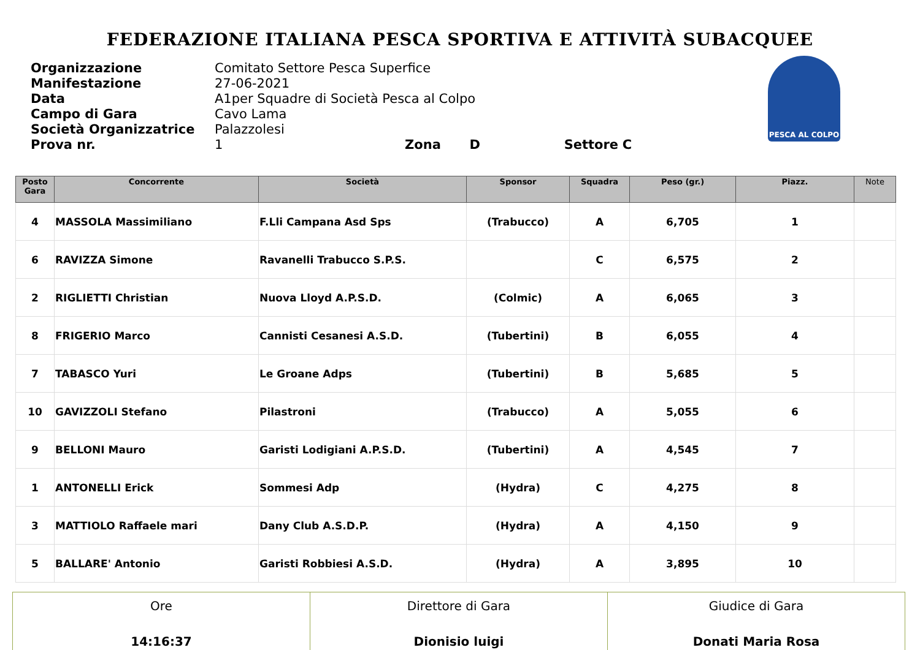FEDERAZIONE ITALIANA PESCA SPORTIVA E ATTIVITÀ SUBACQUEE
| Organizzazione | Comitato Settore Pesca Superfice |
| Manifestazione | 27-06-2021 |
| Data | A1per Squadre di Società Pesca al Colpo |
| Campo di Gara | Cavo Lama |
| Società Organizzatrice | Palazzolesi |
| Prova nr. | 1 Zona D Settore C |
PESCA AL COLPO
| Posto Gara | Concorrente | Società | Sponsor | Squadra | Peso (gr.) | Piazz. | Note |
| --- | --- | --- | --- | --- | --- | --- | --- |
| 4 | MASSOLA Massimiliano | F.Lli Campana Asd Sps | (Trabucco) | A | 6,705 | 1 | |
| 6 | RAVIZZA Simone | Ravanelli Trabucco S.P.S. | | C | 6,575 | 2 | |
| 2 | RIGLIETTI Christian | Nuova Lloyd A.P.S.D. | (Colmic) | A | 6,065 | 3 | |
| 8 | FRIGERIO Marco | Cannisti Cesanesi A.S.D. | (Tubertini) | B | 6,055 | 4 | |
| 7 | TABASCO Yuri | Le Groane Adps | (Tubertini) | B | 5,685 | 5 | |
| 10 | GAVIZZOLI Stefano | Pilastroni | (Trabucco) | A | 5,055 | 6 | |
| 9 | BELLONI Mauro | Garisti Lodigiani A.P.S.D. | (Tubertini) | A | 4,545 | 7 | |
| 1 | ANTONELLI Erick | Sommesi Adp | (Hydra) | C | 4,275 | 8 | |
| 3 | MATTIOLO Raffaele mari | Dany Club A.S.D.P. | (Hydra) | A | 4,150 | 9 | |
| 5 | BALLARE' Antonio | Garisti Robbiesi A.S.D. | (Hydra) | A | 3,895 | 10 | |
| Ore 14:16:37 | Direttore di Gara Dionisio luigi | Giudice di Gara Donati Maria Rosa |